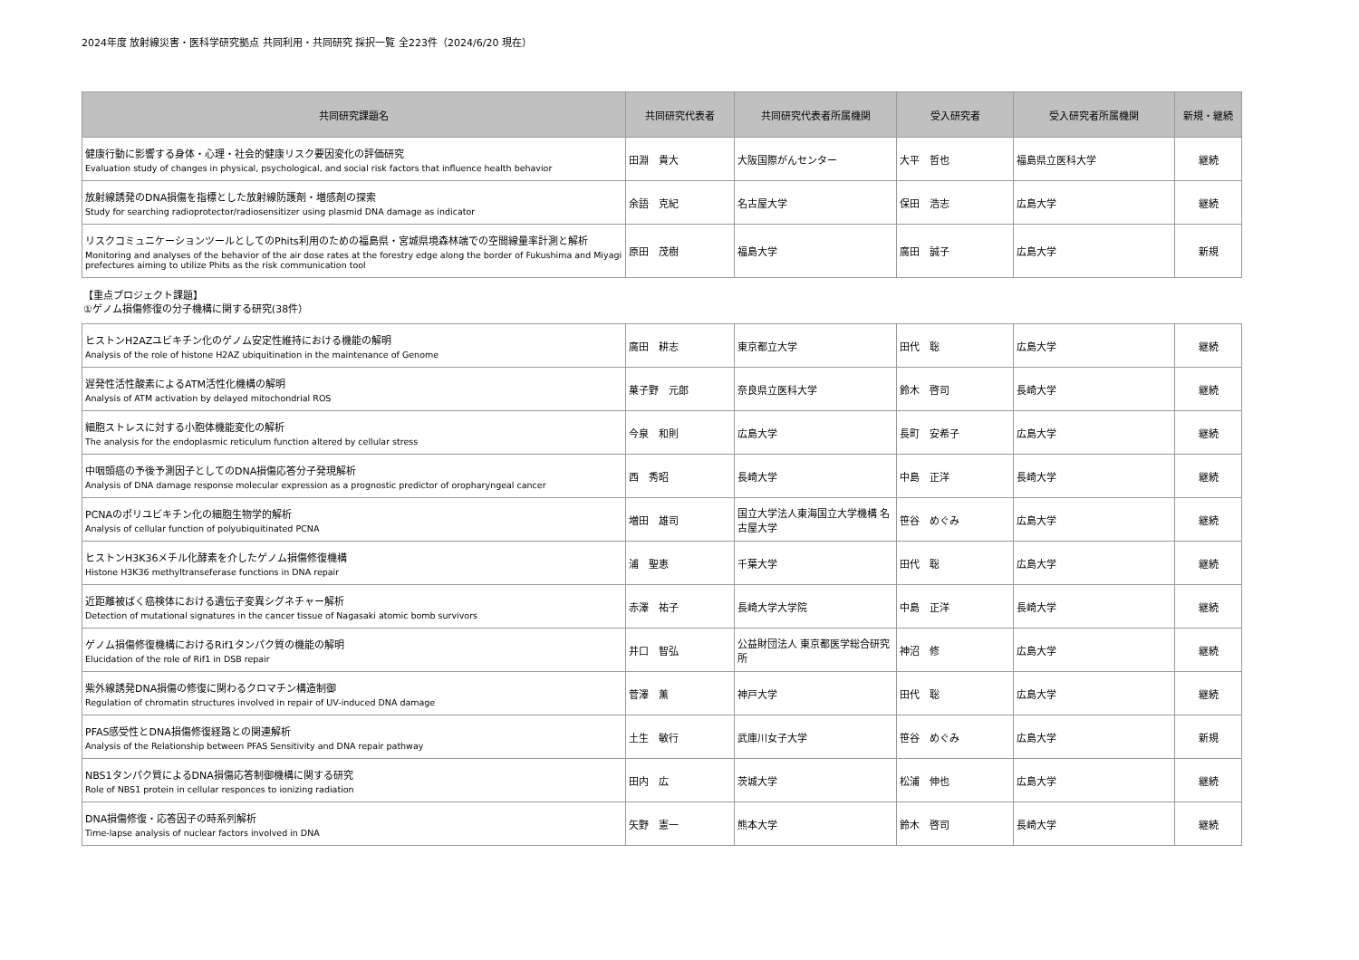2024年度 放射線災害・医科学研究拠点 共同利用・共同研究 採択一覧 全223件（2024/6/20 現在）
| 共同研究課題名 | 共同研究代表者 | 共同研究代表者所属機関 | 受入研究者 | 受入研究者所属機関 | 新規・継続 |
| --- | --- | --- | --- | --- | --- |
| 健康行動に影響する身体・心理・社会的健康リスク要因変化の評価研究 Evaluation study of changes in physical, psychological, and social risk factors that influence health behavior | 田淵 貴大 | 大阪国際がんセンター | 大平 哲也 | 福島県立医科大学 | 継続 |
| 放射線誘発のDNA損傷を指標とした放射線防護剤・増感剤の探索 Study for searching radioprotector/radiosensitizer using plasmid DNA damage as indicator | 余語 克紀 | 名古屋大学 | 保田 浩志 | 広島大学 | 継続 |
| リスクコミュニケーションツールとしてのPhits利用のための福島県・宮城県境森林端での空間線量率計測と解析 Monitoring and analyses of the behavior of the air dose rates at the forestry edge along the border of Fukushima and Miyagi prefectures aiming to utilize Phits as the risk communication tool | 原田 茂樹 | 福島大学 | 廣田 誠子 | 広島大学 | 新規 |
【重点プロジェクト課題】
①ゲノム損傷修復の分子機構に関する研究(38件）
| ヒストンH2AZユビキチン化のゲノム安定性維持における機能の解明 Analysis of the role of histone H2AZ ubiquitination in the maintenance of Genome | 廣田 耕志 | 東京都立大学 | 田代 聡 | 広島大学 | 継続 |
| 遅発性活性酸素によるATM活性化機構の解明 Analysis of ATM activation by delayed mitochondrial ROS | 菓子野 元郎 | 奈良県立医科大学 | 鈴木 啓司 | 長崎大学 | 継続 |
| 細胞ストレスに対する小胞体機能変化の解析 The analysis for the endoplasmic reticulum function altered by cellular stress | 今泉 和則 | 広島大学 | 長町 安希子 | 広島大学 | 継続 |
| 中咽頭癌の予後予測因子としてのDNA損傷応答分子発現解析 Analysis of DNA damage response molecular expression as a prognostic predictor of oropharyngeal cancer | 西 秀昭 | 長崎大学 | 中島 正洋 | 長崎大学 | 継続 |
| PCNAのポリユビキチン化の細胞生物学的解析 Analysis of cellular function of polyubiquitinated PCNA | 増田 雄司 | 国立大学法人東海国立大学機構 名古屋大学 | 笹谷 めぐみ | 広島大学 | 継続 |
| ヒストンH3K36メチル化酵素を介したゲノム損傷修復機構 Histone H3K36 methyltranseferase functions in DNA repair | 浦 聖恵 | 千葉大学 | 田代 聡 | 広島大学 | 継続 |
| 近距離被ばく癌検体における遺伝子変異シグネチャー解析 Detection of mutational signatures in the cancer tissue of Nagasaki atomic bomb survivors | 赤澤 祐子 | 長崎大学大学院 | 中島 正洋 | 長崎大学 | 継続 |
| ゲノム損傷修復機構におけるRif1タンパク質の機能の解明 Elucidation of the role of Rif1 in DSB repair | 井口 智弘 | 公益財団法人 東京都医学総合研究所 | 神沼 修 | 広島大学 | 継続 |
| 紫外線誘発DNA損傷の修復に関わるクロマチン構造制御 Regulation of chromatin structures involved in repair of UV-induced DNA damage | 菅澤 薫 | 神戸大学 | 田代 聡 | 広島大学 | 継続 |
| PFAS感受性とDNA損傷修復経路との関連解析 Analysis of the Relationship between PFAS Sensitivity and DNA repair pathway | 土生 敏行 | 武庫川女子大学 | 笹谷 めぐみ | 広島大学 | 新規 |
| NBS1タンパク質によるDNA損傷応答制御機構に関する研究 Role of NBS1 protein in cellular responces to ionizing radiation | 田内 広 | 茨城大学 | 松浦 伸也 | 広島大学 | 継続 |
| DNA損傷修復・応答因子の時系列解析 Time-lapse analysis of nuclear factors involved in DNA | 矢野 憲一 | 熊本大学 | 鈴木 啓司 | 長崎大学 | 継続 |